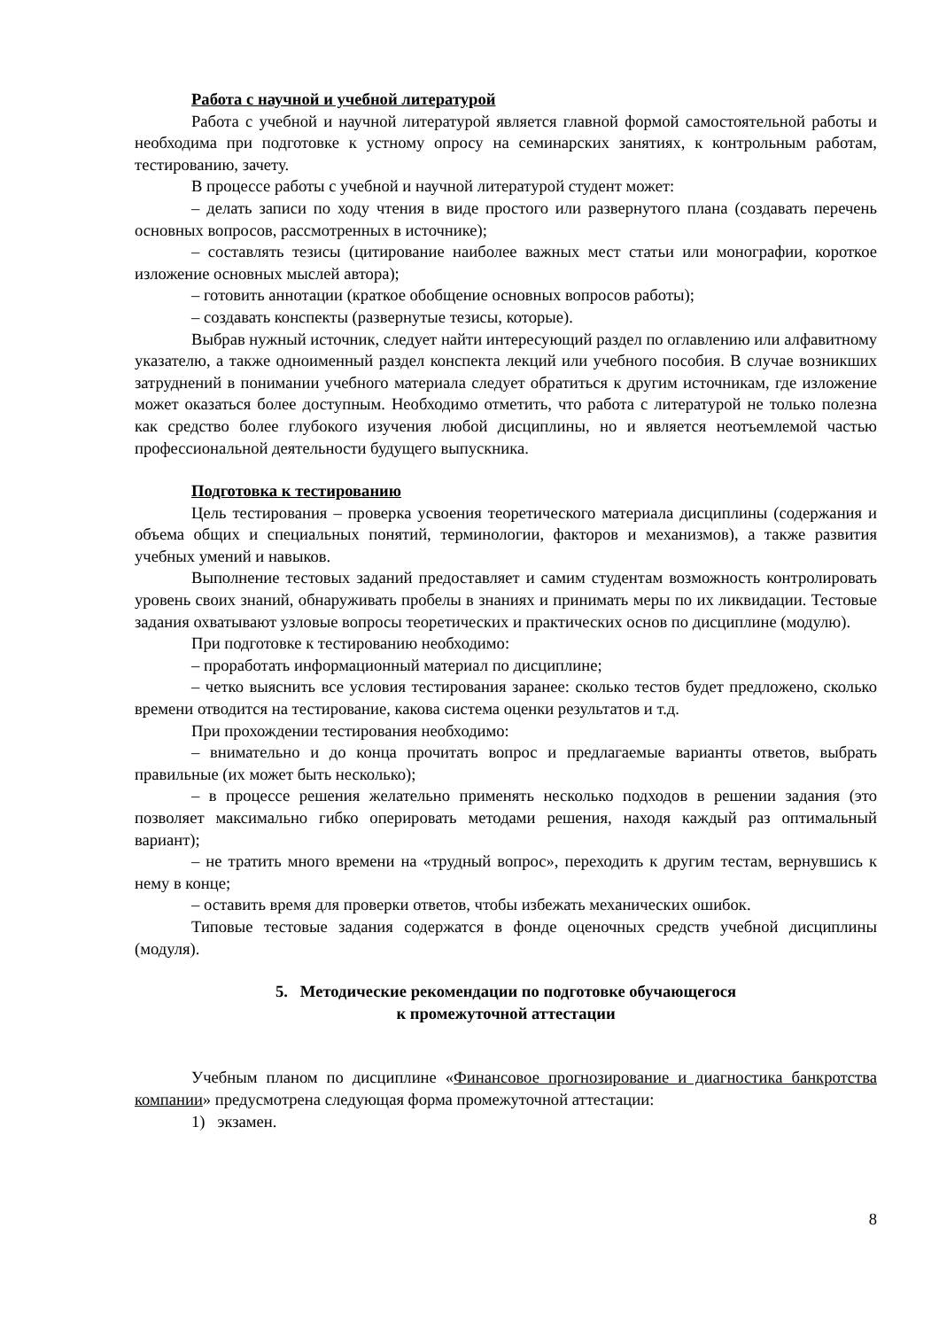Работа с научной и учебной литературой
Работа с учебной и научной литературой является главной формой самостоятельной работы и необходима при подготовке к устному опросу на семинарских занятиях, к контрольным работам, тестированию, зачету.
В процессе работы с учебной и научной литературой студент может:
– делать записи по ходу чтения в виде простого или развернутого плана (создавать перечень основных вопросов, рассмотренных в источнике);
– составлять тезисы (цитирование наиболее важных мест статьи или монографии, короткое изложение основных мыслей автора);
– готовить аннотации (краткое обобщение основных вопросов работы);
– создавать конспекты (развернутые тезисы, которые).
Выбрав нужный источник, следует найти интересующий раздел по оглавлению или алфавитному указателю, а также одноименный раздел конспекта лекций или учебного пособия. В случае возникших затруднений в понимании учебного материала следует обратиться к другим источникам, где изложение может оказаться более доступным. Необходимо отметить, что работа с литературой не только полезна как средство более глубокого изучения любой дисциплины, но и является неотъемлемой частью профессиональной деятельности будущего выпускника.
Подготовка к тестированию
Цель тестирования – проверка усвоения теоретического материала дисциплины (содержания и объема общих и специальных понятий, терминологии, факторов и механизмов), а также развития учебных умений и навыков.
Выполнение тестовых заданий предоставляет и самим студентам возможность контролировать уровень своих знаний, обнаруживать пробелы в знаниях и принимать меры по их ликвидации. Тестовые задания охватывают узловые вопросы теоретических и практических основ по дисциплине (модулю).
При подготовке к тестированию необходимо:
– проработать информационный материал по дисциплине;
– четко выяснить все условия тестирования заранее: сколько тестов будет предложено, сколько времени отводится на тестирование, какова система оценки результатов и т.д.
При прохождении тестирования необходимо:
– внимательно и до конца прочитать вопрос и предлагаемые варианты ответов, выбрать правильные (их может быть несколько);
– в процессе решения желательно применять несколько подходов в решении задания (это позволяет максимально гибко оперировать методами решения, находя каждый раз оптимальный вариант);
– не тратить много времени на «трудный вопрос», переходить к другим тестам, вернувшись к нему в конце;
– оставить время для проверки ответов, чтобы избежать механических ошибок.
Типовые тестовые задания содержатся в фонде оценочных средств учебной дисциплины (модуля).
5. Методические рекомендации по подготовке обучающегося
к промежуточной аттестации
Учебным планом по дисциплине «Финансовое прогнозирование и диагностика банкротства компании» предусмотрена следующая форма промежуточной аттестации:
1) экзамен.
8